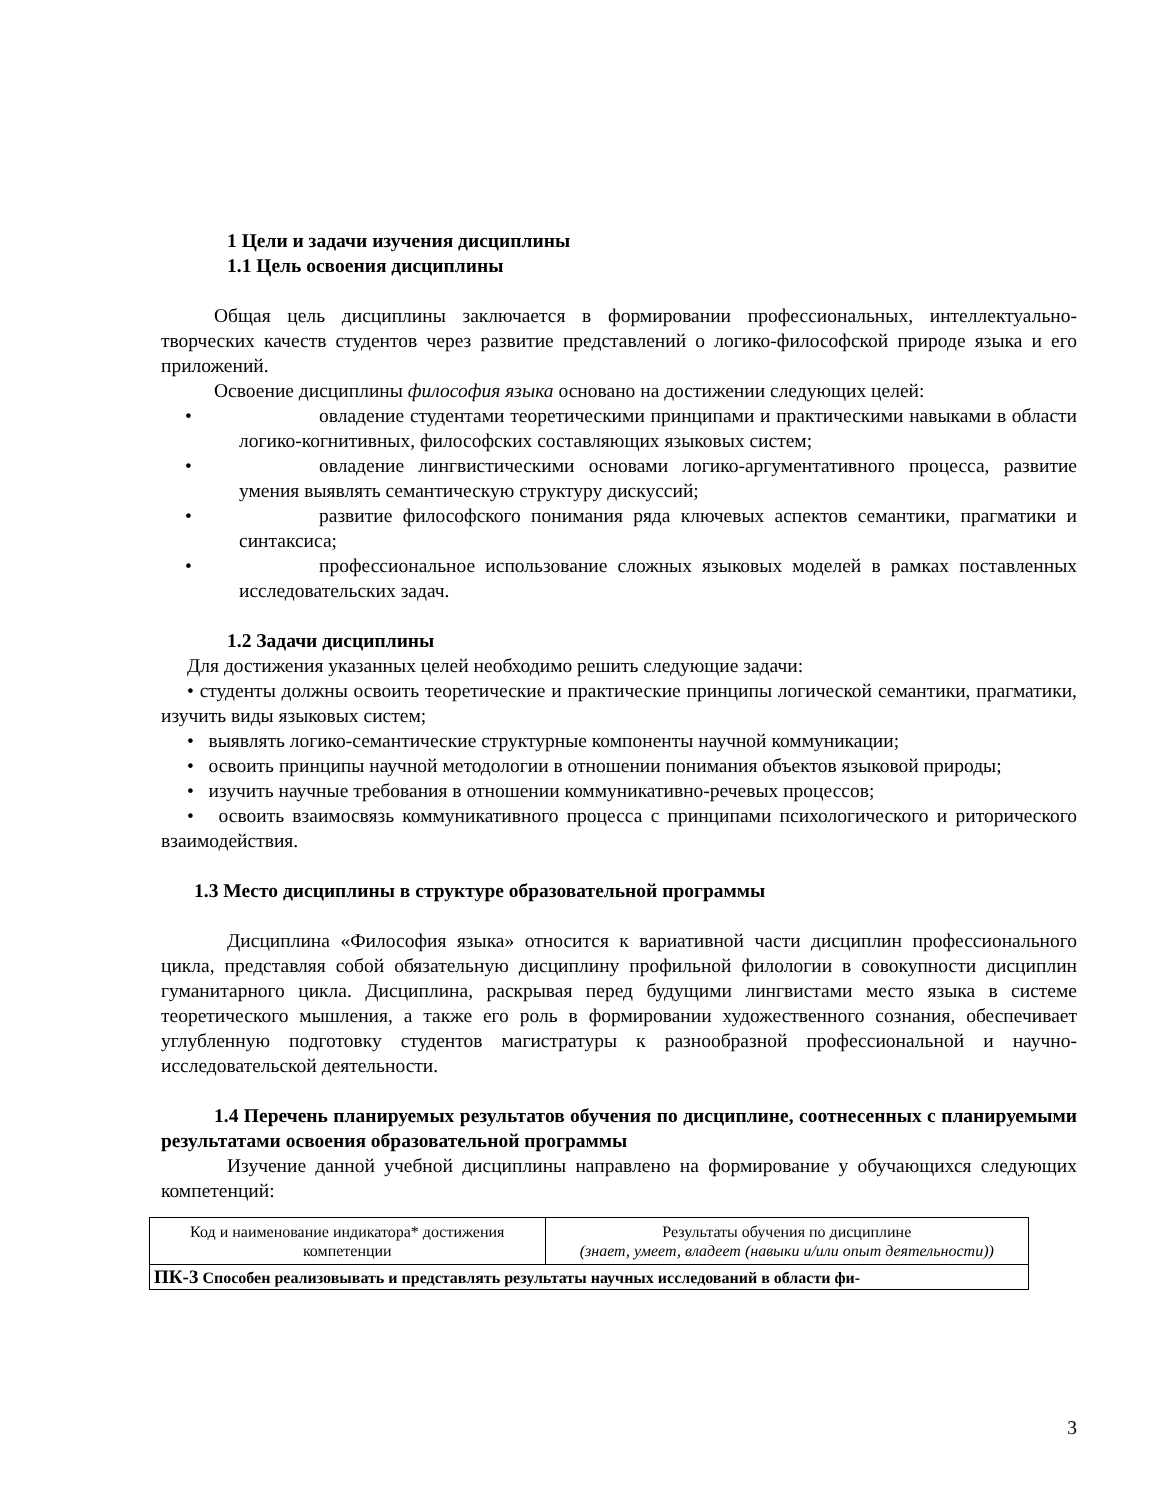1 Цели и задачи изучения дисциплины
1.1 Цель освоения дисциплины
Общая цель дисциплины заключается в формировании профессиональных, интеллектуально-творческих качеств студентов через развитие представлений о логико-философской природе языка и его приложений.
Освоение дисциплины философия языка основано на достижении следующих целей:
• овладение студентами теоретическими принципами и практическими навыками в области логико-когнитивных, философских составляющих языковых систем;
• овладение лингвистическими основами логико-аргументативного процесса, развитие умения выявлять семантическую структуру дискуссий;
• развитие философского понимания ряда ключевых аспектов семантики, прагматики и синтаксиса;
• профессиональное использование сложных языковых моделей в рамках поставленных исследовательских задач.
1.2 Задачи дисциплины
Для достижения указанных целей необходимо решить следующие задачи:
• студенты должны освоить теоретические и практические принципы логической семантики, прагматики, изучить виды языковых систем;
• выявлять логико-семантические структурные компоненты научной коммуникации;
• освоить принципы научной методологии в отношении понимания объектов языковой природы;
• изучить научные требования в отношении коммуникативно-речевых процессов;
• освоить взаимосвязь коммуникативного процесса с принципами психологического и риторического взаимодействия.
1.3 Место дисциплины в структуре образовательной программы
Дисциплина «Философия языка» относится к вариативной части дисциплин профессионального цикла, представляя собой обязательную дисциплину профильной филологии в совокупности дисциплин гуманитарного цикла. Дисциплина, раскрывая перед будущими лингвистами место языка в системе теоретического мышления, а также его роль в формировании художественного сознания, обеспечивает углубленную подготовку студентов магистратуры к разнообразной профессиональной и научно-исследовательской деятельности.
1.4 Перечень планируемых результатов обучения по дисциплине, соотнесенных с планируемыми результатами освоения образовательной программы
Изучение данной учебной дисциплины направлено на формирование у обучающихся следующих компетенций:
| Код и наименование индикатора* достижения компетенции | Результаты обучения по дисциплине (знает, умеет, владеет (навыки и/или опыт деятельности)) |
| ПК-3 Способен реализовывать и представлять результаты научных исследований в области фи- | |
3